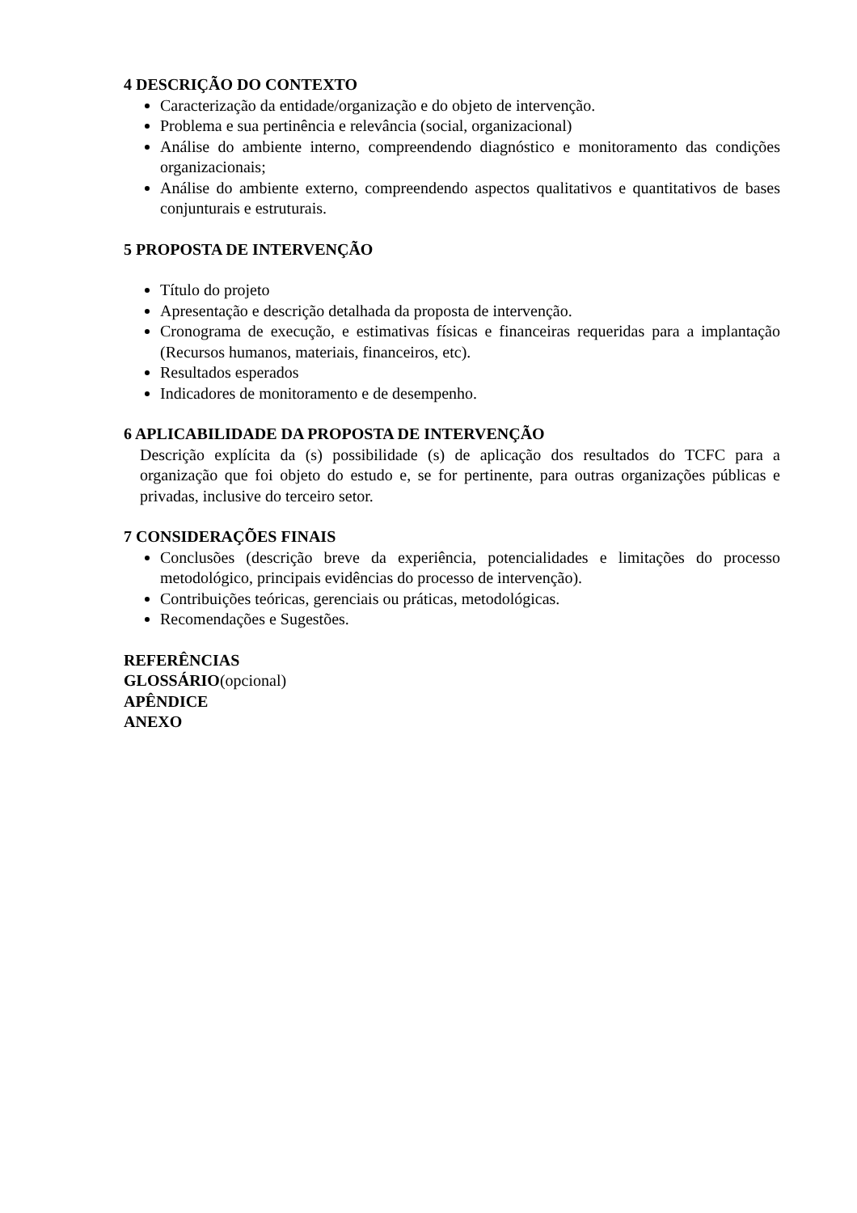4 DESCRIÇÃO DO CONTEXTO
Caracterização da entidade/organização e do objeto de intervenção.
Problema e sua pertinência e relevância (social, organizacional)
Análise do ambiente interno, compreendendo diagnóstico e monitoramento das condições organizacionais;
Análise do ambiente externo, compreendendo aspectos qualitativos e quantitativos de bases conjunturais e estruturais.
5 PROPOSTA DE INTERVENÇÃO
Título do projeto
Apresentação e descrição detalhada da proposta de intervenção.
Cronograma de execução, e estimativas físicas e financeiras requeridas para a implantação (Recursos humanos, materiais, financeiros, etc).
Resultados esperados
Indicadores de monitoramento e de desempenho.
6 APLICABILIDADE DA PROPOSTA DE INTERVENÇÃO
Descrição explícita da (s) possibilidade (s) de aplicação dos resultados do TCFC para a organização que foi objeto do estudo e, se for pertinente, para outras organizações públicas e privadas, inclusive do terceiro setor.
7 CONSIDERAÇÕES FINAIS
Conclusões (descrição breve da experiência, potencialidades e limitações do processo metodológico, principais evidências do processo de intervenção).
Contribuições teóricas, gerenciais ou práticas, metodológicas.
Recomendações e Sugestões.
REFERÊNCIAS
GLOSSÁRIO(opcional)
APÊNDICE
ANEXO